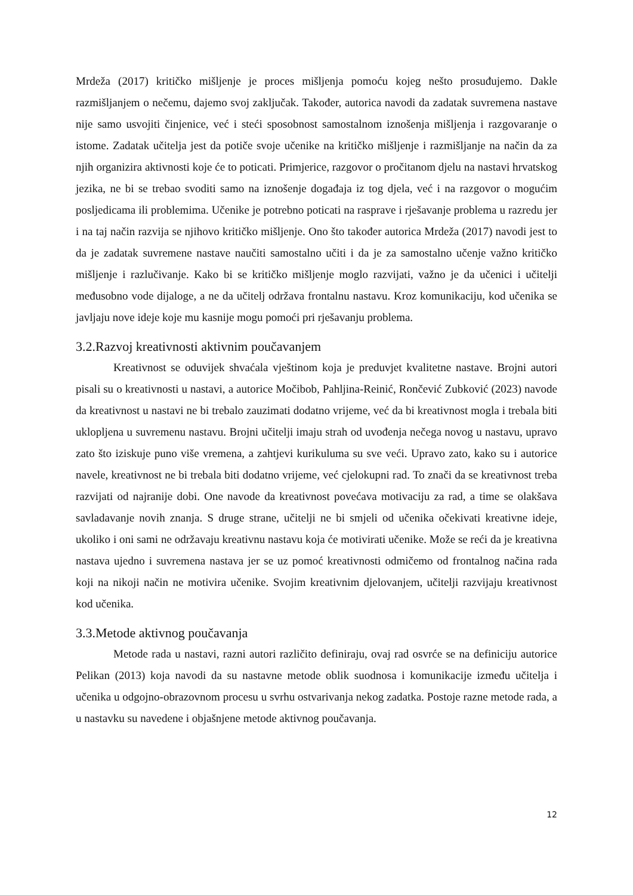Mrdeža (2017) kritičko mišljenje je proces mišljenja pomoću kojeg nešto prosuđujemo. Dakle razmišljanjem o nečemu, dajemo svoj zaključak. Također, autorica navodi da zadatak suvremena nastave nije samo usvojiti činjenice, već i steći sposobnost samostalnom iznošenja mišljenja i razgovaranje o istome. Zadatak učitelja jest da potiče svoje učenike na kritičko mišljenje i razmišljanje na način da za njih organizira aktivnosti koje će to poticati. Primjerice, razgovor o pročitanom djelu na nastavi hrvatskog jezika, ne bi se trebao svoditi samo na iznošenje događaja iz tog djela, već i na razgovor o mogućim posljedicama ili problemima. Učenike je potrebno poticati na rasprave i rješavanje problema u razredu jer i na taj način razvija se njihovo kritičko mišljenje. Ono što također autorica Mrdeža (2017) navodi jest to da je zadatak suvremene nastave naučiti samostalno učiti i da je za samostalno učenje važno kritičko mišljenje i razlučivanje. Kako bi se kritičko mišljenje moglo razvijati, važno je da učenici i učitelji međusobno vode dijaloge, a ne da učitelj održava frontalnu nastavu. Kroz komunikaciju, kod učenika se javljaju nove ideje koje mu kasnije mogu pomoći pri rješavanju problema.
3.2.Razvoj kreativnosti aktivnim poučavanjem
Kreativnost se oduvijek shvaćala vještinom koja je preduvjet kvalitetne nastave. Brojni autori pisali su o kreativnosti u nastavi, a autorice Močibob, Pahljina-Reinić, Rončević Zubković (2023) navode da kreativnost u nastavi ne bi trebalo zauzimati dodatno vrijeme, već da bi kreativnost mogla i trebala biti uklopljena u suvremenu nastavu. Brojni učitelji imaju strah od uvođenja nečega novog u nastavu, upravo zato što iziskuje puno više vremena, a zahtjevi kurikuluma su sve veći. Upravo zato, kako su i autorice navele, kreativnost ne bi trebala biti dodatno vrijeme, već cjelokupni rad. To znači da se kreativnost treba razvijati od najranije dobi. One navode da kreativnost povećava motivaciju za rad, a time se olakšava savladavanje novih znanja. S druge strane, učitelji ne bi smjeli od učenika očekivati kreativne ideje, ukoliko i oni sami ne održavaju kreativnu nastavu koja će motivirati učenike. Može se reći da je kreativna nastava ujedno i suvremena nastava jer se uz pomoć kreativnosti odmičemo od frontalnog načina rada koji na nikoji način ne motivira učenike. Svojim kreativnim djelovanjem, učitelji razvijaju kreativnost kod učenika.
3.3.Metode aktivnog poučavanja
Metode rada u nastavi, razni autori različito definiraju, ovaj rad osvrće se na definiciju autorice Pelikan (2013) koja navodi da su nastavne metode oblik suodnosa i komunikacije između učitelja i učenika u odgojno-obrazovnom procesu u svrhu ostvarivanja nekog zadatka. Postoje razne metode rada, a u nastavku su navedene i objašnjene metode aktivnog poučavanja.
12